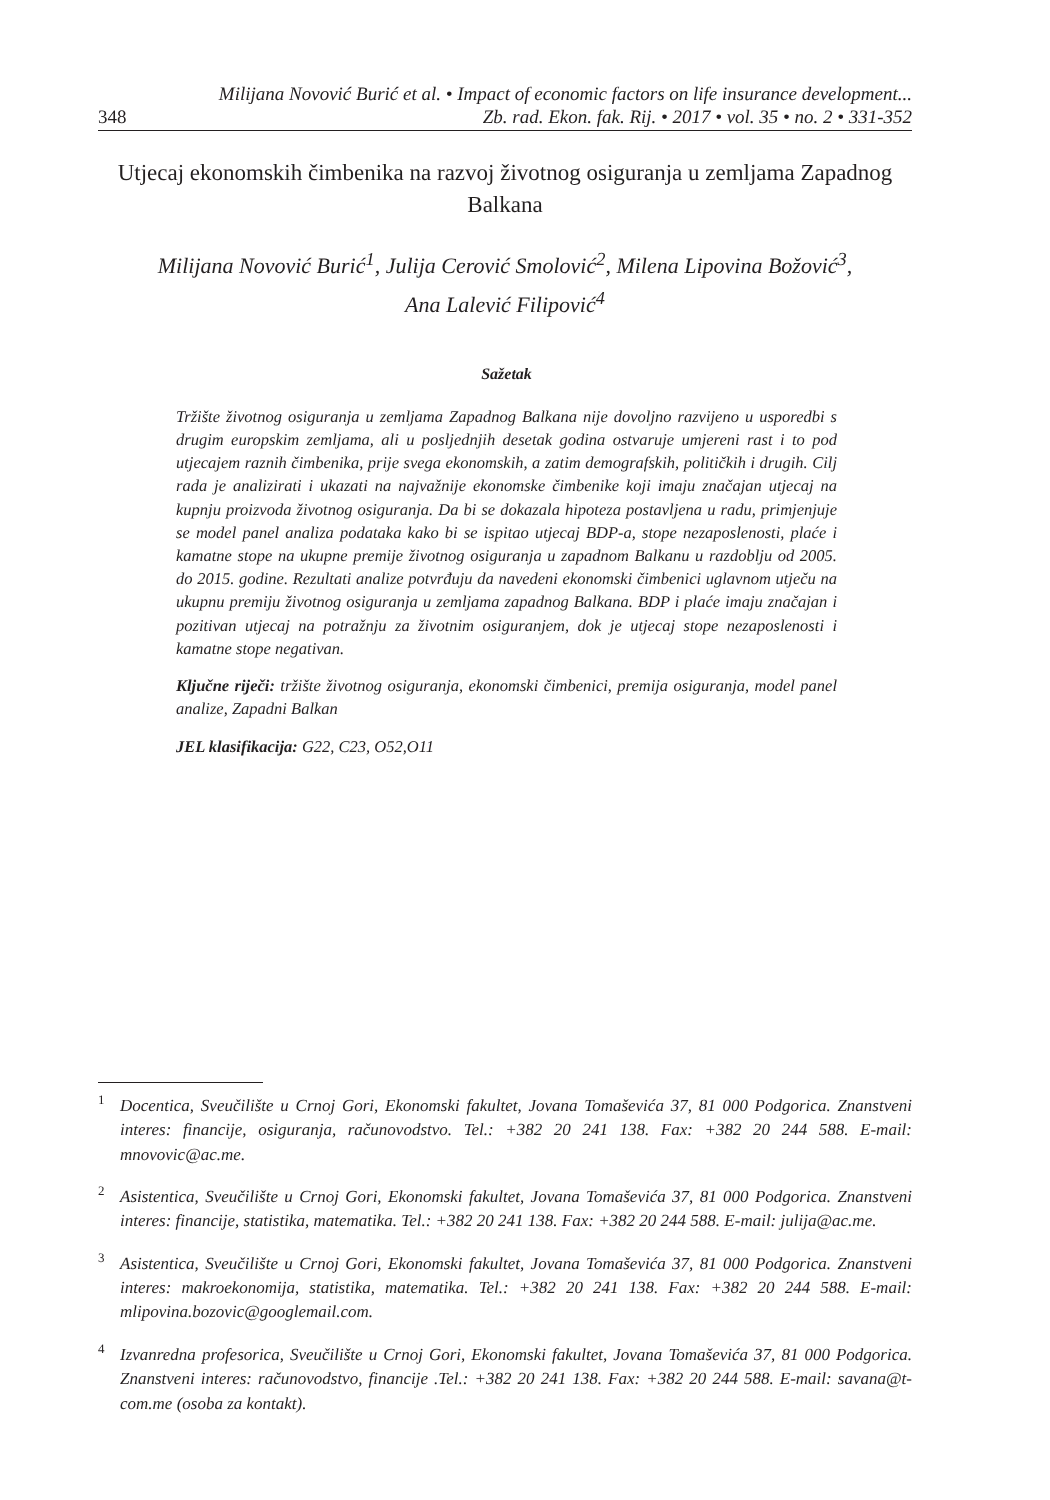348 Milijana Novović Burić et al. • Impact of economic factors on life insurance development...
Zb. rad. Ekon. fak. Rij. • 2017 • vol. 35 • no. 2 • 331-352
Utjecaj ekonomskih čimbenika na razvoj životnog osiguranja u zemljama Zapadnog Balkana
Milijana Novović Burić<sup>1</sup>, Julija Cerović Smolović<sup>2</sup>, Milena Lipovina Božović<sup>3</sup>,
Ana Lalević Filipović<sup>4</sup>
Sažetak
Tržište životnog osiguranja u zemljama Zapadnog Balkana nije dovoljno razvijeno u usporedbi s drugim europskim zemljama, ali u posljednjih desetak godina ostvaruje umjereni rast i to pod utjecajem raznih čimbenika, prije svega ekonomskih, a zatim demografskih, političkih i drugih. Cilj rada je analizirati i ukazati na najvažnije ekonomske čimbenike koji imaju značajan utjecaj na kupnju proizvoda životnog osiguranja. Da bi se dokazala hipoteza postavljena u radu, primjenjuje se model panel analiza podataka kako bi se ispitao utjecaj BDP-a, stope nezaposlenosti, plaće i kamatne stope na ukupne premije životnog osiguranja u zapadnom Balkanu u razdoblju od 2005. do 2015. godine. Rezultati analize potvrđuju da navedeni ekonomski čimbenici uglavnom utječu na ukupnu premiju životnog osiguranja u zemljama zapadnog Balkana. BDP i plaće imaju značajan i pozitivan utjecaj na potražnju za životnim osiguranjem, dok je utjecaj stope nezaposlenosti i kamatne stope negativan.
Ključne riječi: tržište životnog osiguranja, ekonomski čimbenici, premija osiguranja, model panel analize, Zapadni Balkan
JEL klasifikacija: G22, C23, O52,O11
<sup>1</sup> Docentica, Sveučilište u Crnoj Gori, Ekonomski fakultet, Jovana Tomaševića 37, 81 000 Podgorica. Znanstveni interes: financije, osiguranja, računovodstvo. Tel.: +382 20 241 138. Fax: +382 20 244 588. E-mail: mnovovic@ac.me.
<sup>2</sup> Asistentica, Sveučilište u Crnoj Gori, Ekonomski fakultet, Jovana Tomaševića 37, 81 000 Podgorica. Znanstveni interes: financije, statistika, matematika. Tel.: +382 20 241 138. Fax: +382 20 244 588. E-mail: julija@ac.me.
<sup>3</sup> Asistentica, Sveučilište u Crnoj Gori, Ekonomski fakultet, Jovana Tomaševića 37, 81 000 Podgorica. Znanstveni interes: makroekonomija, statistika, matematika. Tel.: +382 20 241 138. Fax: +382 20 244 588. E-mail: mlipovina.bozovic@googlemail.com.
<sup>4</sup> Izvanredna profesorica, Sveučilište u Crnoj Gori, Ekonomski fakultet, Jovana Tomaševića 37, 81 000 Podgorica. Znanstveni interes: računovodstvo, financije .Tel.: +382 20 241 138. Fax: +382 20 244 588. E-mail: savana@t-com.me (osoba za kontakt).